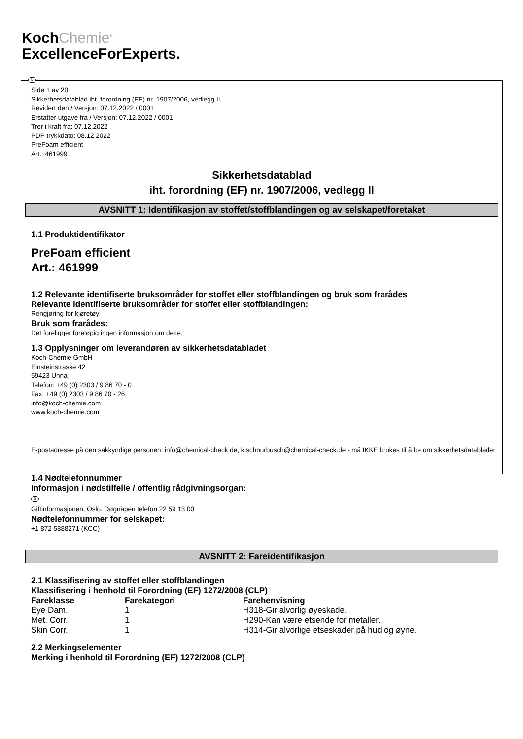KochChemie<sup>®</sup>
ExcellenceForExperts.
N
Side 1 av 20
Sikkerhetsdatablad iht. forordning (EF) nr. 1907/2006, vedlegg II
Revidert den / Versjon: 07.12.2022 / 0001
Erstatter utgave fra / Versjon: 07.12.2022 / 0001
Trer i kraft fra: 07.12.2022
PDF-trykkdato: 08.12.2022
PreFoam efficient
Art.: 461999
Sikkerhetsdatablad
iht. forordning (EF) nr. 1907/2006, vedlegg II
AVSNITT 1: Identifikasjon av stoffet/stoffblandingen og av selskapet/foretaket
1.1 Produktidentifikator
PreFoam efficient
Art.: 461999
1.2 Relevante identifiserte bruksområder for stoffet eller stoffblandingen og bruk som frarådes
Relevante identifiserte bruksområder for stoffet eller stoffblandingen:
Rengjøring for kjøretøy
Bruk som frarådes:
Det foreligger foreløpig ingen informasjon om dette.
1.3 Opplysninger om leverandøren av sikkerhetsdatabladet
Koch-Chemie GmbH
Einsteinstrasse 42
59423 Unna
Telefon: +49 (0) 2303 / 9 86 70 - 0
Fax: +49 (0) 2303 / 9 86 70 - 26
info@koch-chemie.com
www.koch-chemie.com
E-postadresse på den sakkyndige personen: info@chemical-check.de, k.schnurbusch@chemical-check.de - må IKKE brukes til å be om sikkerhetsdatablader.
1.4 Nødtelefonnummer
Informasjon i nødstilfelle / offentlig rådgivningsorgan:
N
Giftinformasjonen, Oslo. Døgnåpen telefon 22 59 13 00
Nødtelefonnummer for selskapet:
+1 872 5888271 (KCC)
AVSNITT 2: Fareidentifikasjon
2.1 Klassifisering av stoffet eller stoffblandingen
Klassifisering i henhold til Forordning (EF) 1272/2008 (CLP)
| Fareklasse | Farekategori | Farehenvisning |
| --- | --- | --- |
| Eye Dam. | 1 | H318-Gir alvorlig øyeskade. |
| Met. Corr. | 1 | H290-Kan være etsende for metaller. |
| Skin Corr. | 1 | H314-Gir alvorlige etseskader på hud og øyne. |
2.2 Merkingselementer
Merking i henhold til Forordning (EF) 1272/2008 (CLP)